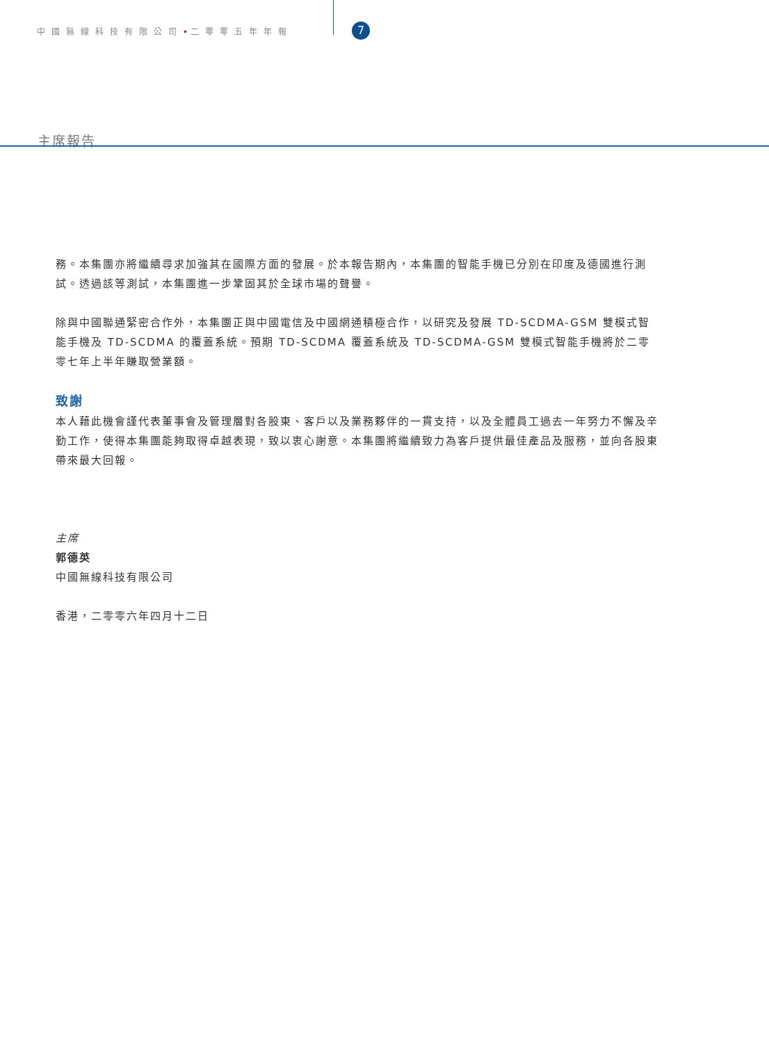中國無線科技有限公司•二零零五年年報 7
主席報告
務。本集團亦將繼續尋求加強其在國際方面的發展。於本報告期內，本集團的智能手機已分別在印度及德國進行測試。透過該等測試，本集團進一步鞏固其於全球市場的聲譽。
除與中國聯通緊密合作外，本集團正與中國電信及中國網通積極合作，以研究及發展 TD-SCDMA-GSM 雙模式智能手機及 TD-SCDMA 的覆蓋系統。預期 TD-SCDMA 覆蓋系統及 TD-SCDMA-GSM 雙模式智能手機將於二零零七年上半年賺取營業額。
致謝
本人藉此機會謹代表董事會及管理層對各股東、客戶以及業務夥伴的一貫支持，以及全體員工過去一年努力不懈及辛勤工作，使得本集團能夠取得卓越表現，致以衷心謝意。本集團將繼續致力為客戶提供最佳產品及服務，並向各股東帶來最大回報。
主席
郭德英
中國無線科技有限公司
香港，二零零六年四月十二日